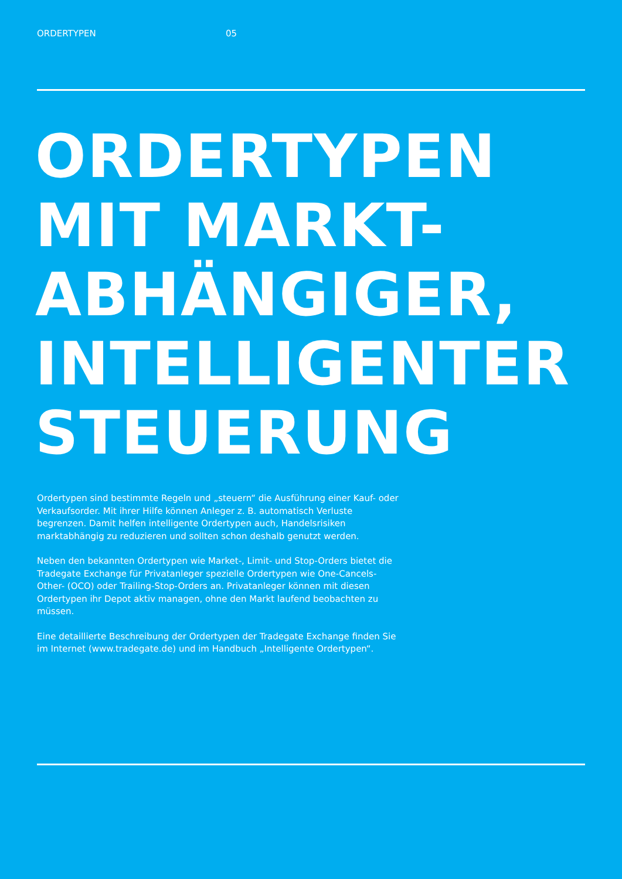ORDERTYPEN 05
ORDERTYPEN
MIT MARKT-
ABHÄNGIGER,
INTELLIGENTER
STEUERUNG
Ordertypen sind bestimmte Regeln und „steuern“ die Ausführung einer Kauf- oder Verkaufsorder. Mit ihrer Hilfe können Anleger z. B. automatisch Verluste begrenzen. Damit helfen intelligente Ordertypen auch, Handelsrisiken marktabhängig zu reduzieren und sollten schon deshalb genutzt werden.
Neben den bekannten Ordertypen wie Market-, Limit- und Stop-Orders bietet die Tradegate Exchange für Privatanleger spezielle Ordertypen wie One-Cancels-Other- (OCO) oder Trailing-Stop-Orders an. Privatanleger können mit diesen Ordertypen ihr Depot aktiv managen, ohne den Markt laufend beobachten zu müssen.
Eine detaillierte Beschreibung der Ordertypen der Tradegate Exchange finden Sie im Internet (www.tradegate.de) und im Handbuch „Intelligente Ordertypen“.